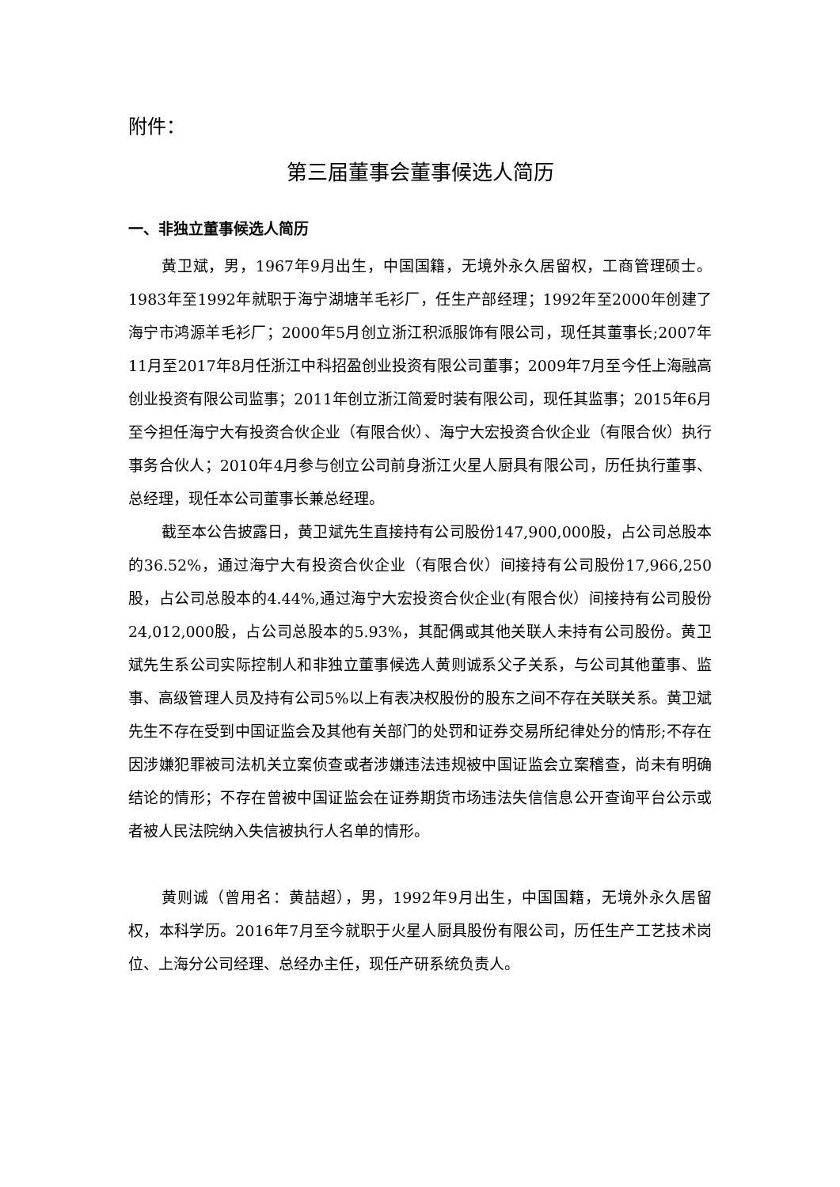附件：
第三届董事会董事候选人简历
一、非独立董事候选人简历
黄卫斌，男，1967年9月出生，中国国籍，无境外永久居留权，工商管理硕士。1983年至1992年就职于海宁湖塘羊毛衫厂，任生产部经理；1992年至2000年创建了海宁市鸿源羊毛衫厂；2000年5月创立浙江积派服饰有限公司，现任其董事长;2007年11月至2017年8月任浙江中科招盈创业投资有限公司董事；2009年7月至今任上海融高创业投资有限公司监事；2011年创立浙江简爱时装有限公司，现任其监事；2015年6月至今担任海宁大有投资合伙企业（有限合伙）、海宁大宏投资合伙企业（有限合伙）执行事务合伙人；2010年4月参与创立公司前身浙江火星人厨具有限公司，历任执行董事、总经理，现任本公司董事长兼总经理。
截至本公告披露日，黄卫斌先生直接持有公司股份147,900,000股，占公司总股本的36.52%，通过海宁大有投资合伙企业（有限合伙）间接持有公司股份17,966,250股，占公司总股本的4.44%,通过海宁大宏投资合伙企业(有限合伙）间接持有公司股份24,012,000股，占公司总股本的5.93%，其配偶或其他关联人未持有公司股份。黄卫斌先生系公司实际控制人和非独立董事候选人黄则诚系父子关系，与公司其他董事、监事、高级管理人员及持有公司5%以上有表决权股份的股东之间不存在关联关系。黄卫斌先生不存在受到中国证监会及其他有关部门的处罚和证券交易所纪律处分的情形;不存在因涉嫌犯罪被司法机关立案侦查或者涉嫌违法违规被中国证监会立案稽查，尚未有明确结论的情形；不存在曾被中国证监会在证券期货市场违法失信信息公开查询平台公示或者被人民法院纳入失信被执行人名单的情形。
黄则诚（曾用名：黄喆超），男，1992年9月出生，中国国籍，无境外永久居留权，本科学历。2016年7月至今就职于火星人厨具股份有限公司，历任生产工艺技术岗位、上海分公司经理、总经办主任，现任产研系统负责人。